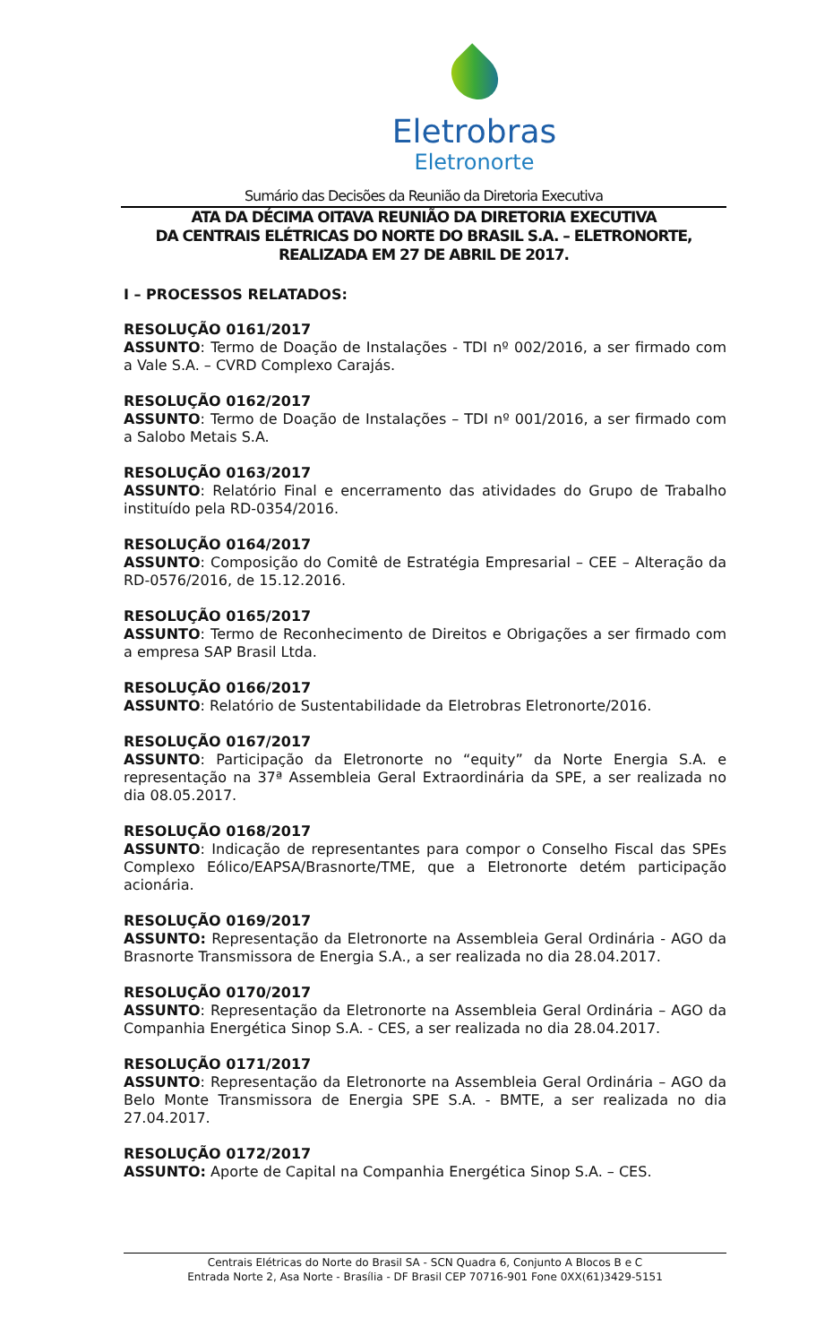Eletrobras
Eletronorte
Sumário das Decisões da Reunião da Diretoria Executiva
ATA DA DÉCIMA OITAVA REUNIÃO DA DIRETORIA EXECUTIVA
DA CENTRAIS ELÉTRICAS DO NORTE DO BRASIL S.A. – ELETRONORTE,
REALIZADA EM 27 DE ABRIL DE 2017.
I – PROCESSOS RELATADOS:
RESOLUÇÃO 0161/2017
ASSUNTO: Termo de Doação de Instalações - TDI nº 002/2016, a ser firmado com a Vale S.A. – CVRD Complexo Carajás.
RESOLUÇÃO 0162/2017
ASSUNTO: Termo de Doação de Instalações – TDI nº 001/2016, a ser firmado com a Salobo Metais S.A.
RESOLUÇÃO 0163/2017
ASSUNTO: Relatório Final e encerramento das atividades do Grupo de Trabalho instituído pela RD-0354/2016.
RESOLUÇÃO 0164/2017
ASSUNTO: Composição do Comitê de Estratégia Empresarial – CEE – Alteração da RD-0576/2016, de 15.12.2016.
RESOLUÇÃO 0165/2017
ASSUNTO: Termo de Reconhecimento de Direitos e Obrigações a ser firmado com a empresa SAP Brasil Ltda.
RESOLUÇÃO 0166/2017
ASSUNTO: Relatório de Sustentabilidade da Eletrobras Eletronorte/2016.
RESOLUÇÃO 0167/2017
ASSUNTO: Participação da Eletronorte no “equity” da Norte Energia S.A. e representação na 37ª Assembleia Geral Extraordinária da SPE, a ser realizada no dia 08.05.2017.
RESOLUÇÃO 0168/2017
ASSUNTO: Indicação de representantes para compor o Conselho Fiscal das SPEs Complexo Eólico/EAPSA/Brasnorte/TME, que a Eletronorte detém participação acionária.
RESOLUÇÃO 0169/2017
ASSUNTO: Representação da Eletronorte na Assembleia Geral Ordinária - AGO da Brasnorte Transmissora de Energia S.A., a ser realizada no dia 28.04.2017.
RESOLUÇÃO 0170/2017
ASSUNTO: Representação da Eletronorte na Assembleia Geral Ordinária – AGO da Companhia Energética Sinop S.A. - CES, a ser realizada no dia 28.04.2017.
RESOLUÇÃO 0171/2017
ASSUNTO: Representação da Eletronorte na Assembleia Geral Ordinária – AGO da Belo Monte Transmissora de Energia SPE S.A. - BMTE, a ser realizada no dia 27.04.2017.
RESOLUÇÃO 0172/2017
ASSUNTO: Aporte de Capital na Companhia Energética Sinop S.A. – CES.
Centrais Elétricas do Norte do Brasil SA - SCN Quadra 6, Conjunto A Blocos B e C
Entrada Norte 2, Asa Norte - Brasília - DF Brasil CEP 70716-901 Fone 0XX(61)3429-5151